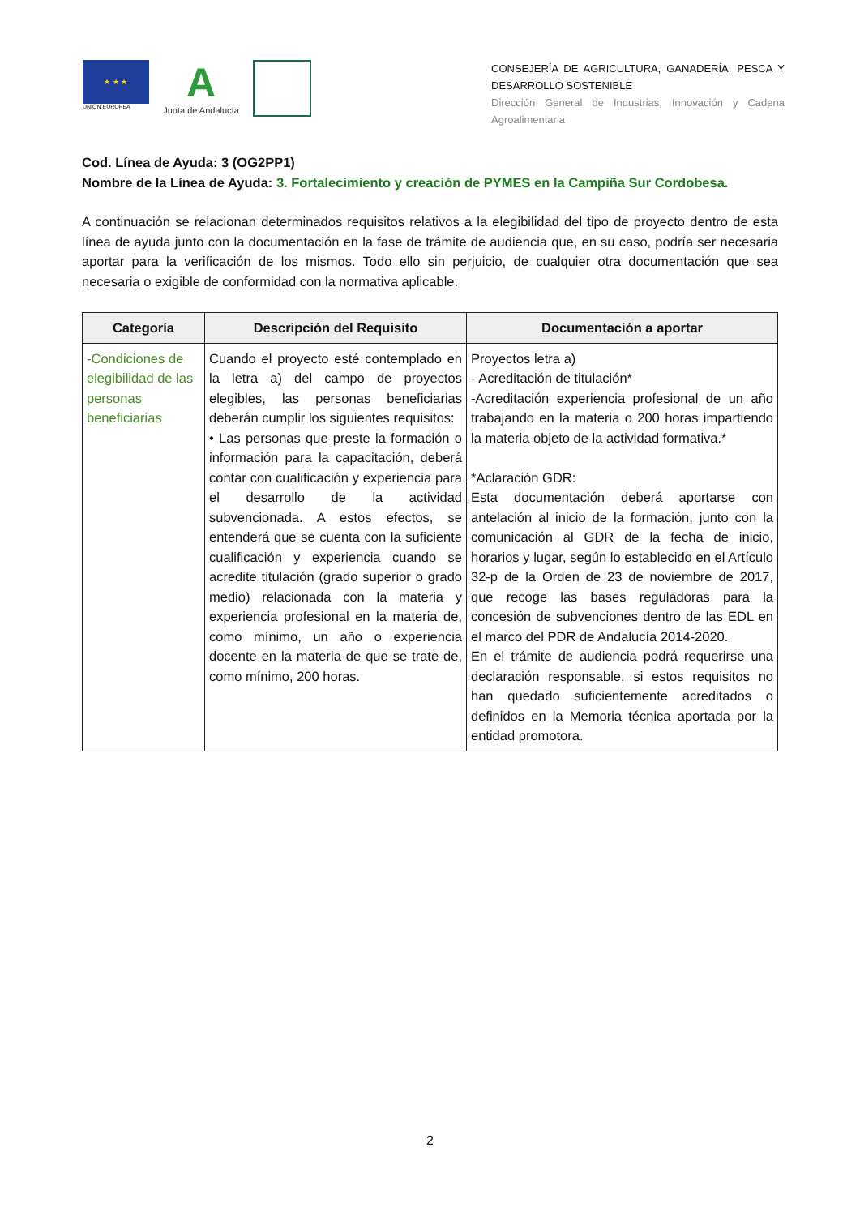★ ★ ★
UNIÓN EUROPEA
A
Junta de Andalucía
CONSEJERÍA DE AGRICULTURA, GANADERÍA, PESCA Y DESARROLLO SOSTENIBLE
Dirección General de Industrias, Innovación y Cadena Agroalimentaria
Cod. Línea de Ayuda: 3 (OG2PP1)
Nombre de la Línea de Ayuda: 3. Fortalecimiento y creación de PYMES en la Campiña Sur Cordobesa.
A continuación se relacionan determinados requisitos relativos a la elegibilidad del tipo de proyecto dentro de esta línea de ayuda junto con la documentación en la fase de trámite de audiencia que, en su caso, podría ser necesaria aportar para la verificación de los mismos. Todo ello sin perjuicio, de cualquier otra documentación que sea necesaria o exigible de conformidad con la normativa aplicable.
| Categoría | Descripción del Requisito | Documentación a aportar |
| --- | --- | --- |
| -Condiciones de elegibilidad de las personas beneficiarias | Cuando el proyecto esté contemplado en la letra a) del campo de proyectos elegibles, las personas beneficiarias deberán cumplir los siguientes requisitos: • Las personas que preste la formación o información para la capacitación, deberá contar con cualificación y experiencia para el desarrollo de la actividad subvencionada. A estos efectos, se entenderá que se cuenta con la suficiente cualificación y experiencia cuando se acredite titulación (grado superior o grado medio) relacionada con la materia y experiencia profesional en la materia de, como mínimo, un año o experiencia docente en la materia de que se trate de, como mínimo, 200 horas. | Proyectos letra a) - Acreditación de titulación* -Acreditación experiencia profesional de un año trabajando en la materia o 200 horas impartiendo la materia objeto de la actividad formativa.* *Aclaración GDR: Esta documentación deberá aportarse con antelación al inicio de la formación, junto con la comunicación al GDR de la fecha de inicio, horarios y lugar, según lo establecido en el Artículo 32-p de la Orden de 23 de noviembre de 2017, que recoge las bases reguladoras para la concesión de subvenciones dentro de las EDL en el marco del PDR de Andalucía 2014-2020. En el trámite de audiencia podrá requerirse una declaración responsable, si estos requisitos no han quedado suficientemente acreditados o definidos en la Memoria técnica aportada por la entidad promotora. |
2